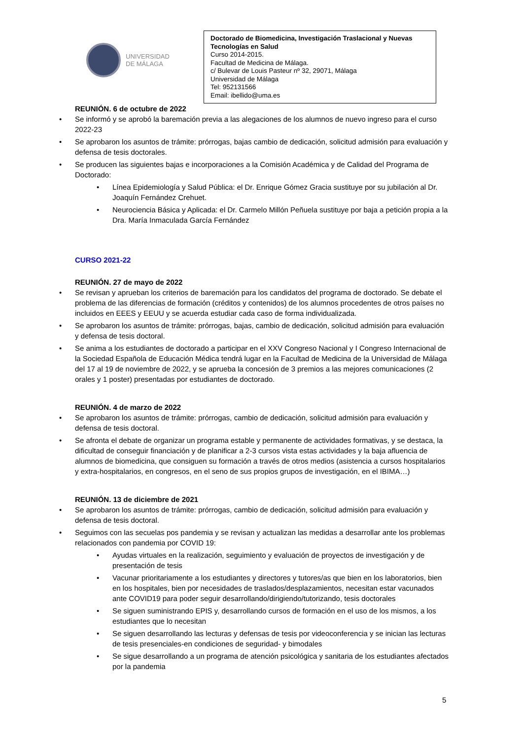UNIVERSIDAD
DE MÁLAGA
Doctorado de Biomedicina, Investigación Traslacional y Nuevas Tecnologías en Salud
Curso 2014-2015.
Facultad de Medicina de Málaga.
c/ Bulevar de Louis Pasteur nº 32, 29071, Málaga
Universidad de Málaga
Tel: 952131566
Email: ibellido@uma.es
REUNIÓN. 6 de octubre de 2022
• Se informó y se aprobó la baremación previa a las alegaciones de los alumnos de nuevo ingreso para el curso 2022-23
• Se aprobaron los asuntos de trámite: prórrogas, bajas cambio de dedicación, solicitud admisión para evaluación y defensa de tesis doctorales.
• Se producen las siguientes bajas e incorporaciones a la Comisión Académica y de Calidad del Programa de Doctorado:
• Línea Epidemiología y Salud Pública: el Dr. Enrique Gómez Gracia sustituye por su jubilación al Dr. Joaquín Fernández Crehuet.
• Neurociencia Básica y Aplicada: el Dr. Carmelo Millón Peñuela sustituye por baja a petición propia a la Dra. María Inmaculada García Fernández
CURSO 2021-22
REUNIÓN. 27 de mayo de 2022
• Se revisan y aprueban los criterios de baremación para los candidatos del programa de doctorado. Se debate el problema de las diferencias de formación (créditos y contenidos) de los alumnos procedentes de otros países no incluidos en EEES y EEUU y se acuerda estudiar cada caso de forma individualizada.
• Se aprobaron los asuntos de trámite: prórrogas, bajas, cambio de dedicación, solicitud admisión para evaluación y defensa de tesis doctoral.
• Se anima a los estudiantes de doctorado a participar en el XXV Congreso Nacional y I Congreso Internacional de la Sociedad Española de Educación Médica tendrá lugar en la Facultad de Medicina de la Universidad de Málaga del 17 al 19 de noviembre de 2022, y se aprueba la concesión de 3 premios a las mejores comunicaciones (2 orales y 1 poster) presentadas por estudiantes de doctorado.
REUNIÓN. 4 de marzo de 2022
• Se aprobaron los asuntos de trámite: prórrogas, cambio de dedicación, solicitud admisión para evaluación y defensa de tesis doctoral.
• Se afronta el debate de organizar un programa estable y permanente de actividades formativas, y se destaca, la dificultad de conseguir financiación y de planificar a 2-3 cursos vista estas actividades y la baja afluencia de alumnos de biomedicina, que consiguen su formación a través de otros medios (asistencia a cursos hospitalarios y extra-hospitalarios, en congresos, en el seno de sus propios grupos de investigación, en el IBIMA…)
REUNIÓN. 13 de diciembre de 2021
• Se aprobaron los asuntos de trámite: prórrogas, cambio de dedicación, solicitud admisión para evaluación y defensa de tesis doctoral.
• Seguimos con las secuelas pos pandemia y se revisan y actualizan las medidas a desarrollar ante los problemas relacionados con pandemia por COVID 19:
• Ayudas virtuales en la realización, seguimiento y evaluación de proyectos de investigación y de presentación de tesis
• Vacunar prioritariamente a los estudiantes y directores y tutores/as que bien en los laboratorios, bien en los hospitales, bien por necesidades de traslados/desplazamientos, necesitan estar vacunados ante COVID19 para poder seguir desarrollando/dirigiendo/tutorizando, tesis doctorales
• Se siguen suministrando EPIS y, desarrollando cursos de formación en el uso de los mismos, a los estudiantes que lo necesitan
• Se siguen desarrollando las lecturas y defensas de tesis por videoconferencia y se inician las lecturas de tesis presenciales-en condiciones de seguridad- y bimodales
• Se sigue desarrollando a un programa de atención psicológica y sanitaria de los estudiantes afectados por la pandemia
5